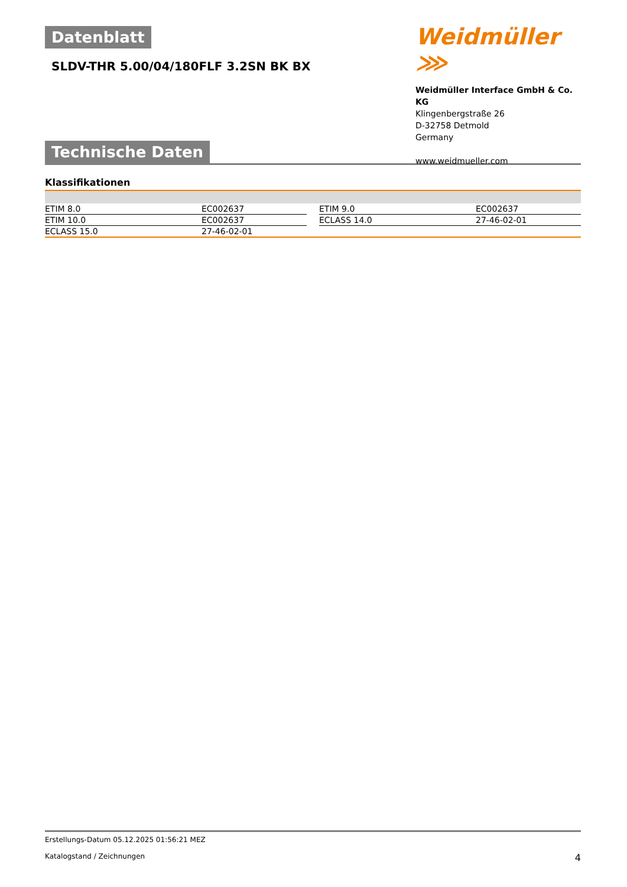Datenblatt
SLDV-THR 5.00/04/180FLF 3.2SN BK BX
Weidmüller ⋙
Weidmüller Interface GmbH & Co. KG
Klingenbergstraße 26
D-32758 Detmold
Germany
www.weidmueller.com
Technische Daten
Klassifikationen
| ETIM 8.0 | EC002637 | | ETIM 9.0 | EC002637 |
| ETIM 10.0 | EC002637 | | ECLASS 14.0 | 27-46-02-01 |
| ECLASS 15.0 | 27-46-02-01 | | | |
Erstellungs-Datum 05.12.2025 01:56:21 MEZ
Katalogstand / Zeichnungen 4